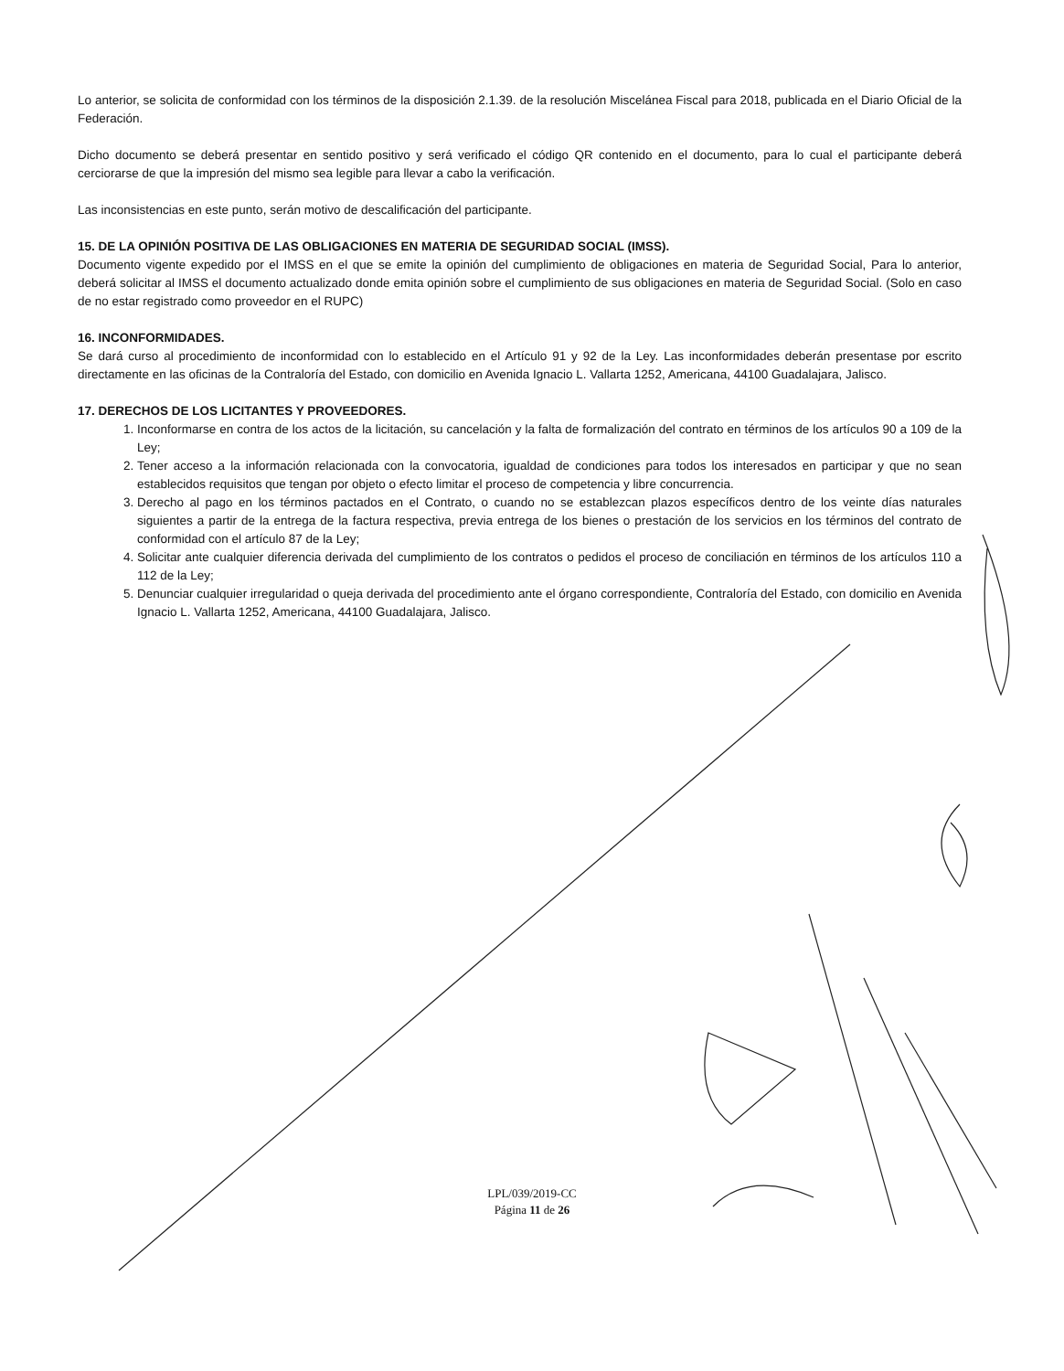Lo anterior, se solicita de conformidad con los términos de la disposición 2.1.39. de la resolución Miscelánea Fiscal para 2018, publicada en el Diario Oficial de la Federación.
Dicho documento se deberá presentar en sentido positivo y será verificado el código QR contenido en el documento, para lo cual el participante deberá cerciorarse de que la impresión del mismo sea legible para llevar a cabo la verificación.
Las inconsistencias en este punto, serán motivo de descalificación del participante.
15. DE LA OPINIÓN POSITIVA DE LAS OBLIGACIONES EN MATERIA DE SEGURIDAD SOCIAL (IMSS).
Documento vigente expedido por el IMSS en el que se emite la opinión del cumplimiento de obligaciones en materia de Seguridad Social, Para lo anterior, deberá solicitar al IMSS el documento actualizado donde emita opinión sobre el cumplimiento de sus obligaciones en materia de Seguridad Social. (Solo en caso de no estar registrado como proveedor en el RUPC)
16. INCONFORMIDADES.
Se dará curso al procedimiento de inconformidad con lo establecido en el Artículo 91 y 92 de la Ley. Las inconformidades deberán presentase por escrito directamente en las oficinas de la Contraloría del Estado, con domicilio en Avenida Ignacio L. Vallarta 1252, Americana, 44100 Guadalajara, Jalisco.
17. DERECHOS DE LOS LICITANTES Y PROVEEDORES.
1. Inconformarse en contra de los actos de la licitación, su cancelación y la falta de formalización del contrato en términos de los artículos 90 a 109 de la Ley;
2. Tener acceso a la información relacionada con la convocatoria, igualdad de condiciones para todos los interesados en participar y que no sean establecidos requisitos que tengan por objeto o efecto limitar el proceso de competencia y libre concurrencia.
3. Derecho al pago en los términos pactados en el Contrato, o cuando no se establezcan plazos específicos dentro de los veinte días naturales siguientes a partir de la entrega de la factura respectiva, previa entrega de los bienes o prestación de los servicios en los términos del contrato de conformidad con el artículo 87 de la Ley;
4. Solicitar ante cualquier diferencia derivada del cumplimiento de los contratos o pedidos el proceso de conciliación en términos de los artículos 110 a 112 de la Ley;
5. Denunciar cualquier irregularidad o queja derivada del procedimiento ante el órgano correspondiente, Contraloría del Estado, con domicilio en Avenida Ignacio L. Vallarta 1252, Americana, 44100 Guadalajara, Jalisco.
LPL/039/2019-CC
Página 11 de 26